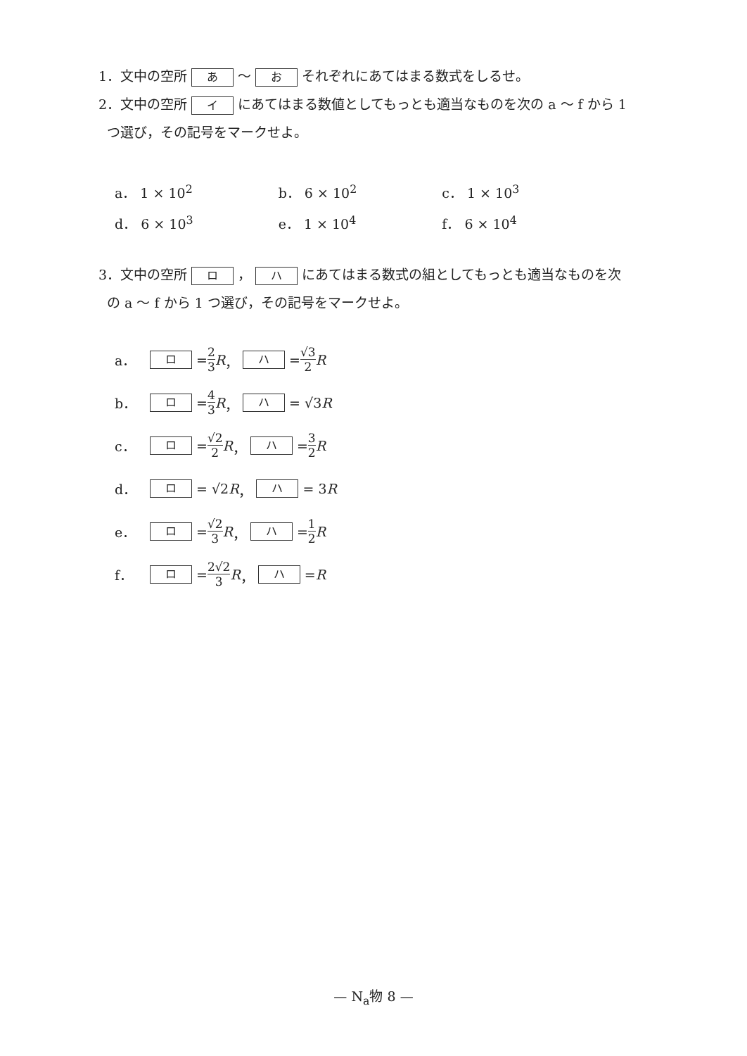1．文中の空所 あ 〜 お それぞれにあてはまる数式をしるせ。
2．文中の空所 イ にあてはまる数値としてもっとも適当なものを次の a 〜 f から 1
つ選び，その記号をマークせよ。
| a． 1 × 10<sup>2</sup> | b． 6 × 10<sup>2</sup> | c． 1 × 10<sup>3</sup> |
| d． 6 × 10<sup>3</sup> | e． 1 × 10<sup>4</sup> | f． 6 × 10<sup>4</sup> |
3．文中の空所 ロ ， ハ にあてはまる数式の組としてもっとも適当なものを次
の a 〜 f から 1 つ選び，その記号をマークせよ。
a． ロ = 2 3 R ， ハ = √3 2 R
b． ロ = 4 3 R ， ハ = √3 R
c． ロ = √2 2 R ， ハ = 3 2 R
d． ロ = √2 R ， ハ = 3 R
e． ロ = √2 3 R ， ハ = 1 2 R
f． ロ = 2√2 3 R ， ハ = R
— N<sub>a</sub>物 8 —